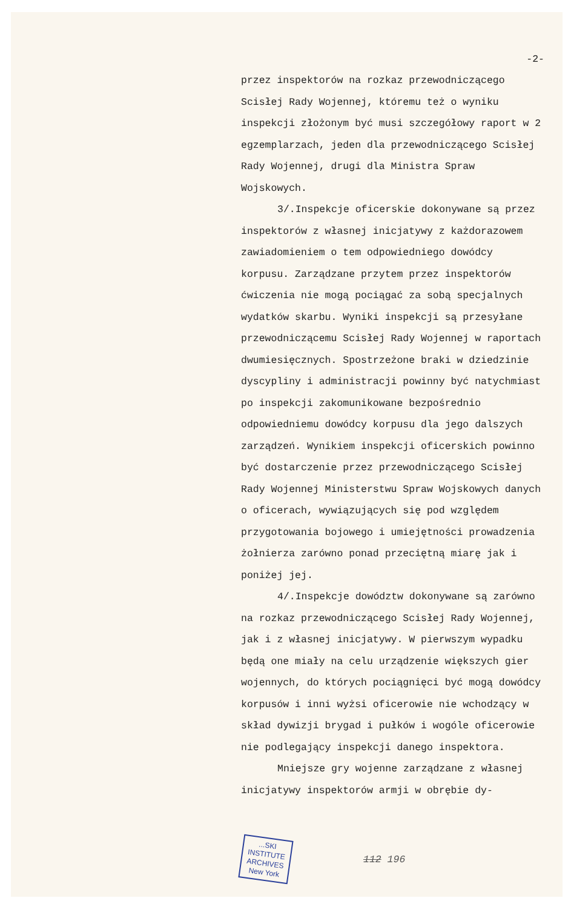-2-
przez inspektorów na rozkaz przewodniczącego Scisłej Rady Wojennej, któremu też o wyniku inspekcji złożonym być musi szczegółowy raport w 2 egzemplarzach, jeden dla przewodniczącego Scisłej Rady Wojennej, drugi dla Ministra Spraw Wojskowych.
3/.Inspekcje oficerskie dokonywane są przez inspektorów z własnej inicjatywy z każdorazowem zawiadomieniem o tem odpowiedniego dowódcy korpusu. Zarządzane przytem przez inspektorów ćwiczenia nie mogą pociągać za sobą specjalnych wydatków skarbu. Wyniki inspekcji są przesyłane przewodniczącemu Scisłej Rady Wojennej w raportach dwumiesięcznych. Spostrzeżone braki w dziedzinie dyscypliny i administracji powinny być natychmiast po inspekcji zakomunikowane bezpośrednio odpowiedniemu dowódcy korpusu dla jego dalszych zarządzeń. Wynikiem inspekcji oficerskich powinno być dostarczenie przez przewodniczącego Scisłej Rady Wojennej Ministerstwu Spraw Wojskowych danych o oficerach, wywiązujących się pod względem przygotowania bojowego i umiejętności prowadzenia żołnierza zarówno ponad przeciętną miarę jak i poniżej jej.
4/.Inspekcje dowództw dokonywane są zarówno na rozkaz przewodniczącego Scisłej Rady Wojennej, jak i z własnej inicjatywy. W pierwszym wypadku będą one miały na celu urządzenie większych gier wojennych, do których pociągnięci być mogą dowódcy korpusów i inni wyżsi oficerowie nie wchodzący w skład dywizji brygad i pułków i wogóle oficerowie nie podlegający inspekcji danego inspektora.
Mniejsze gry wojenne zarządzane z własnej inicjatywy inspektorów armji w obrębie dy-
...SKI
INSTITUTE
ARCHIVES
New York
112 196